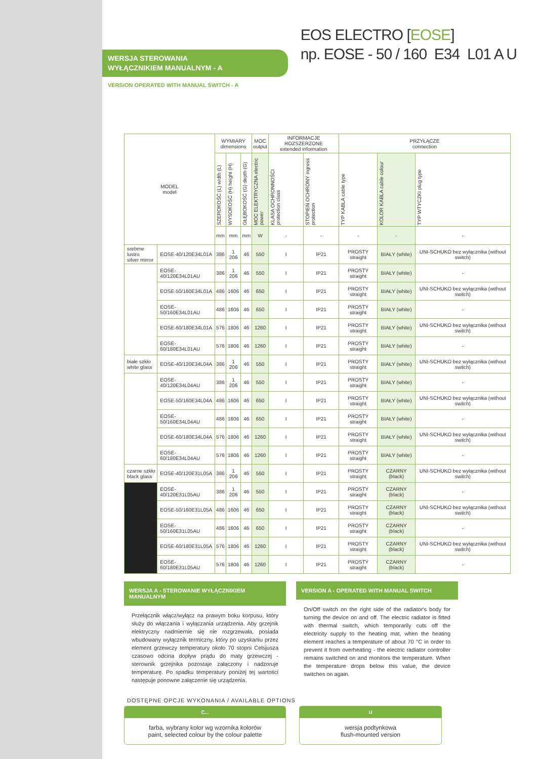WERSJA STEROWANIA
WYŁĄCZNIKIEM MANUALNYM - A
VERSION OPERATED WITH MANUAL SWITCH - A
EOS ELECTRO [EOSE]
np. EOSE - 50 / 160 E34 L01 A U
| MODEL model | | WYMIARY dimensions | | | MOC output | INFORMACJE ROZSZERZONE extended information | | PRZYŁĄCZE connection | | |
| --- | --- | --- | --- | --- | --- | --- | --- | --- | --- | --- |
| | | SZEROKOŚĆ (L) width (L) | WYSOKOŚĆ (H) height (H) | GŁĘBOKOŚĆ (G) depth (G) | MOC ELEKTRYCZNA electric power | KLASA OCHRONNOŚCI protection class | STOPIEŃ OCHRONY ingress protection | TYP KABLA cable type | KOLOR KABLA cable colour | TYP WTYCZKI plug type |
| | | mm | mm | mm | W | - | - | - | - | - |
| srebrne lustro silver mirror | EOSE-40/120E34L01A | 386 | 1 206 | 46 | 550 | I | IP21 | PROSTY straight | BIAŁY (white) | UNI-SCHUKO bez wyłącznika (without switch) |
| | EOSE-40/120E34L01AU | 386 | 1 206 | 46 | 550 | I | IP21 | PROSTY straight | BIAŁY (white) | - |
| | EOSE-50/160E34L01A | 486 | 1606 | 46 | 650 | I | IP21 | PROSTY straight | BIAŁY (white) | UNI-SCHUKO bez wyłącznika (without switch) |
| | EOSE-50/160E34L01AU | 486 | 1606 | 46 | 650 | I | IP21 | PROSTY straight | BIAŁY (white) | - |
| | EOSE-60/180E34L01A | 576 | 1806 | 46 | 1260 | I | IP21 | PROSTY straight | BIAŁY (white) | UNI-SCHUKO bez wyłącznika (without switch) |
| | EOSE-60/180E34L01AU | 576 | 1806 | 46 | 1260 | I | IP21 | PROSTY straight | BIAŁY (white) | - |
| białe szkło white glass | EOSE-40/120E34L04A | 386 | 1 206 | 46 | 550 | I | IP21 | PROSTY straight | BIAŁY (white) | UNI-SCHUKO bez wyłącznika (without switch) |
| | EOSE-40/120E34L04AU | 386 | 1 206 | 46 | 550 | I | IP21 | PROSTY straight | BIAŁY (white) | - |
| | EOSE-50/160E34L04A | 486 | 1606 | 46 | 650 | I | IP21 | PROSTY straight | BIAŁY (white) | UNI-SCHUKO bez wyłącznika (without switch) |
| | EOSE-50/160E34L04AU | 486 | 1606 | 46 | 650 | I | IP21 | PROSTY straight | BIAŁY (white) | - |
| | EOSE-60/180E34L04A | 576 | 1806 | 46 | 1260 | I | IP21 | PROSTY straight | BIAŁY (white) | UNI-SCHUKO bez wyłącznika (without switch) |
| | EOSE-60/180E34L04AU | 576 | 1806 | 46 | 1260 | I | IP21 | PROSTY straight | BIAŁY (white) | - |
| czarne szkło black glass | EOSE-40/120E31L05A | 386 | 1 206 | 46 | 550 | I | IP21 | PROSTY straight | CZARNY (black) | UNI-SCHUKO bez wyłącznika (without switch) |
| | EOSE-40/120E31L05AU | 386 | 1 206 | 46 | 550 | I | IP21 | PROSTY straight | CZARNY (black) | - |
| | EOSE-50/160E31L05A | 486 | 1606 | 46 | 650 | I | IP21 | PROSTY straight | CZARNY (black) | UNI-SCHUKO bez wyłącznika (without switch) |
| | EOSE-50/160E31L05AU | 486 | 1606 | 46 | 650 | I | IP21 | PROSTY straight | CZARNY (black) | - |
| | EOSE-60/180E31L05A | 576 | 1806 | 46 | 1260 | I | IP21 | PROSTY straight | CZARNY (black) | UNI-SCHUKO bez wyłącznika (without switch) |
| | EOSE-60/180E31L05AU | 576 | 1806 | 46 | 1260 | I | IP21 | PROSTY straight | CZARNY (black) | - |
WERSJA A - STEROWANIE WYŁĄCZNIKIEM MANUALNYM
Przełącznik włącz/wyłącz na prawym boku korpusu, który służy do włączania i wyłączania urządzenia. Aby grzejnik elektryczny nadmiernie się nie rozgrzewała, posiada wbudowany wyłącznik termiczny, który po uzyskaniu przez element grzewczy temperatury około 70 stopni Celsjusza czasowo odcina dopływ prądu do maty grzewczej - sterownik grzejnika pozostaje załączony i nadzoruje temperaturę. Po spadku temperatury poniżej tej wartości następuje ponowne załączenie się urządzenia.
VERSION A - OPERATED WITH MANUAL SWITCH
On/Off switch on the right side of the radiator's body for turning the device on and off. The electric radiator is fitted with thermal switch, which temporarily cuts off the electricity supply to the heating mat, when the heating element reaches a temperature of about 70 °C in order to prevent it from overheating - the electric radiator controller remains switched on and monitors the temperature. When the temperature drops below this value, the device switches on again.
DOSTĘPNE OPCJE WYKONANIA / AVAILABLE OPTIONS
C...
farba, wybrany kolor wg wzornika kolorów
paint, selected colour by the colour palette
U
wersja podtynkowa
flush-mounted version